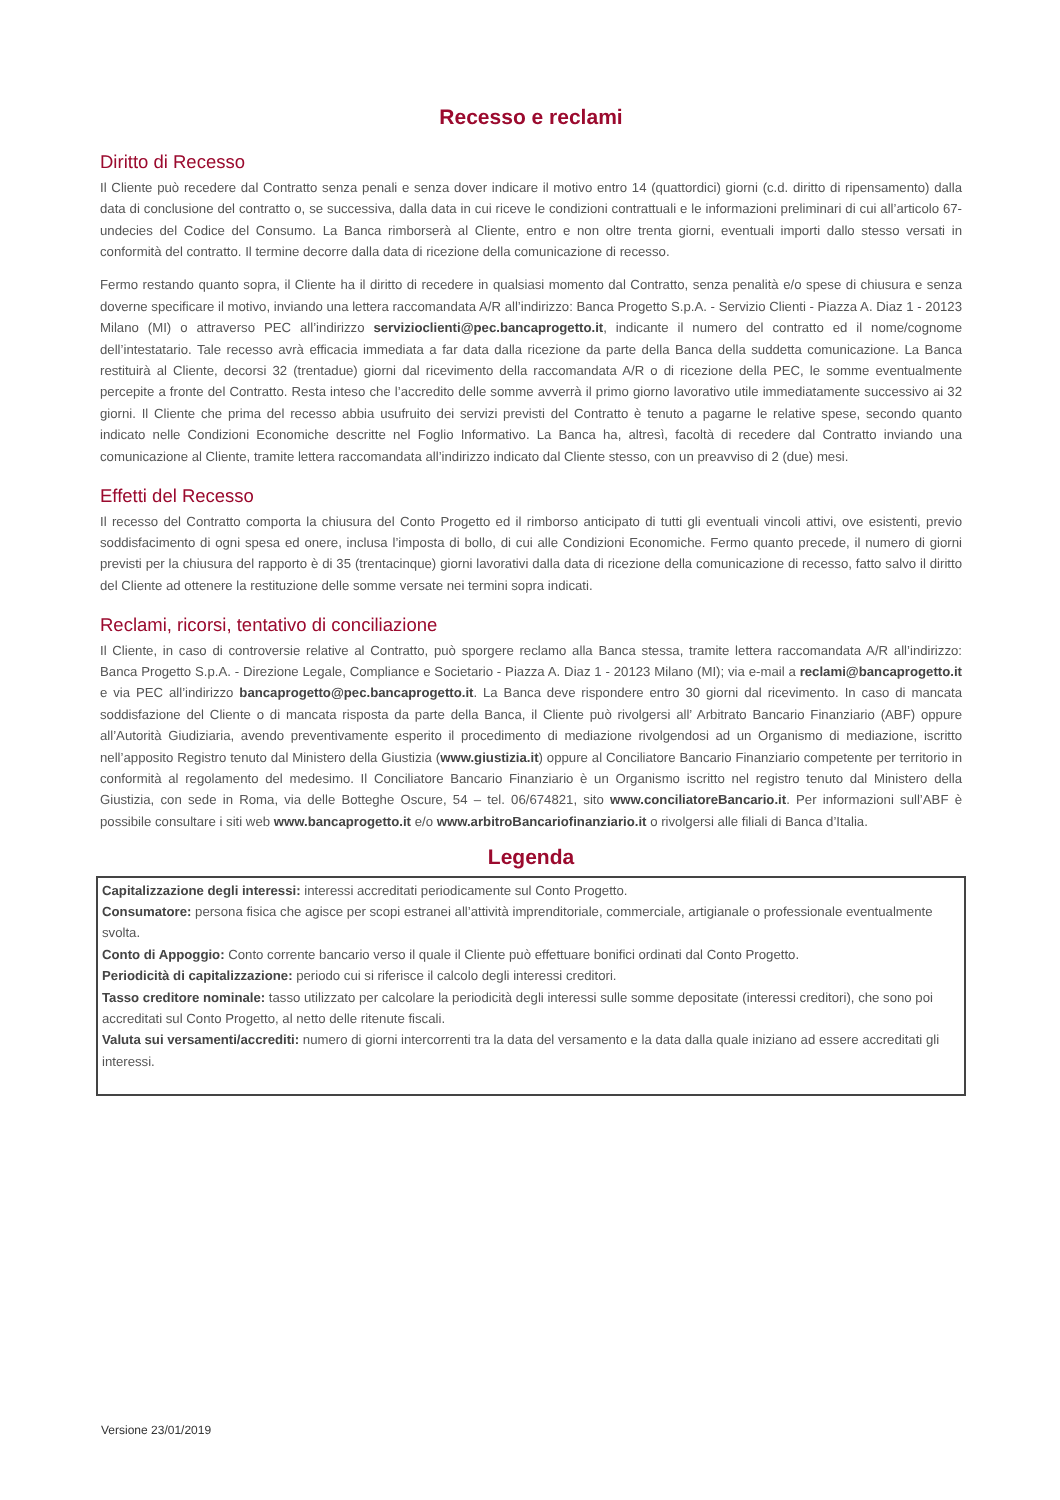Recesso e reclami
Diritto di Recesso
Il Cliente può recedere dal Contratto senza penali e senza dover indicare il motivo entro 14 (quattordici) giorni (c.d. diritto di ripensamento) dalla data di conclusione del contratto o, se successiva, dalla data in cui riceve le condizioni contrattuali e le informazioni preliminari di cui all’articolo 67-undecies del Codice del Consumo. La Banca rimborserà al Cliente, entro e non oltre trenta giorni, eventuali importi dallo stesso versati in conformità del contratto. Il termine decorre dalla data di ricezione della comunicazione di recesso.
Fermo restando quanto sopra, il Cliente ha il diritto di recedere in qualsiasi momento dal Contratto, senza penalità e/o spese di chiusura e senza doverne specificare il motivo, inviando una lettera raccomandata A/R all’indirizzo: Banca Progetto S.p.A. - Servizio Clienti - Piazza A. Diaz 1 - 20123 Milano (MI) o attraverso PEC all’indirizzo servizioclienti@pec.bancaprogetto.it, indicante il numero del contratto ed il nome/cognome dell’intestatario. Tale recesso avrà efficacia immediata a far data dalla ricezione da parte della Banca della suddetta comunicazione. La Banca restituirà al Cliente, decorsi 32 (trentadue) giorni dal ricevimento della raccomandata A/R o di ricezione della PEC, le somme eventualmente percepite a fronte del Contratto. Resta inteso che l’accredito delle somme avverrà il primo giorno lavorativo utile immediatamente successivo ai 32 giorni. Il Cliente che prima del recesso abbia usufruito dei servizi previsti del Contratto è tenuto a pagarne le relative spese, secondo quanto indicato nelle Condizioni Economiche descritte nel Foglio Informativo. La Banca ha, altresì, facoltà di recedere dal Contratto inviando una comunicazione al Cliente, tramite lettera raccomandata all’indirizzo indicato dal Cliente stesso, con un preavviso di 2 (due) mesi.
Effetti del Recesso
Il recesso del Contratto comporta la chiusura del Conto Progetto ed il rimborso anticipato di tutti gli eventuali vincoli attivi, ove esistenti, previo soddisfacimento di ogni spesa ed onere, inclusa l’imposta di bollo, di cui alle Condizioni Economiche. Fermo quanto precede, il numero di giorni previsti per la chiusura del rapporto è di 35 (trentacinque) giorni lavorativi dalla data di ricezione della comunicazione di recesso, fatto salvo il diritto del Cliente ad ottenere la restituzione delle somme versate nei termini sopra indicati.
Reclami, ricorsi, tentativo di conciliazione
Il Cliente, in caso di controversie relative al Contratto, può sporgere reclamo alla Banca stessa, tramite lettera raccomandata A/R all’indirizzo: Banca Progetto S.p.A. - Direzione Legale, Compliance e Societario - Piazza A. Diaz 1 - 20123 Milano (MI); via e-mail a reclami@bancaprogetto.it e via PEC all’indirizzo bancaprogetto@pec.bancaprogetto.it. La Banca deve rispondere entro 30 giorni dal ricevimento. In caso di mancata soddisfazione del Cliente o di mancata risposta da parte della Banca, il Cliente può rivolgersi all’ Arbitrato Bancario Finanziario (ABF) oppure all’Autorità Giudiziaria, avendo preventivamente esperito il procedimento di mediazione rivolgendosi ad un Organismo di mediazione, iscritto nell’apposito Registro tenuto dal Ministero della Giustizia (www.giustizia.it) oppure al Conciliatore Bancario Finanziario competente per territorio in conformità al regolamento del medesimo. Il Conciliatore Bancario Finanziario è un Organismo iscritto nel registro tenuto dal Ministero della Giustizia, con sede in Roma, via delle Botteghe Oscure, 54 – tel. 06/674821, sito www.conciliatoreBancario.it. Per informazioni sull’ABF è possibile consultare i siti web www.bancaprogetto.it e/o www.arbitroBancariofinanziario.it o rivolgersi alle filiali di Banca d’Italia.
Legenda
Capitalizzazione degli interessi: interessi accreditati periodicamente sul Conto Progetto.
Consumatore: persona fisica che agisce per scopi estranei all’attività imprenditoriale, commerciale, artigianale o professionale eventualmente svolta.
Conto di Appoggio: Conto corrente bancario verso il quale il Cliente può effettuare bonifici ordinati dal Conto Progetto.
Periodicità di capitalizzazione: periodo cui si riferisce il calcolo degli interessi creditori.
Tasso creditore nominale: tasso utilizzato per calcolare la periodicità degli interessi sulle somme depositate (interessi creditori), che sono poi accreditati sul Conto Progetto, al netto delle ritenute fiscali.
Valuta sui versamenti/accrediti: numero di giorni intercorrenti tra la data del versamento e la data dalla quale iniziano ad essere accreditati gli interessi.
Versione 23/01/2019